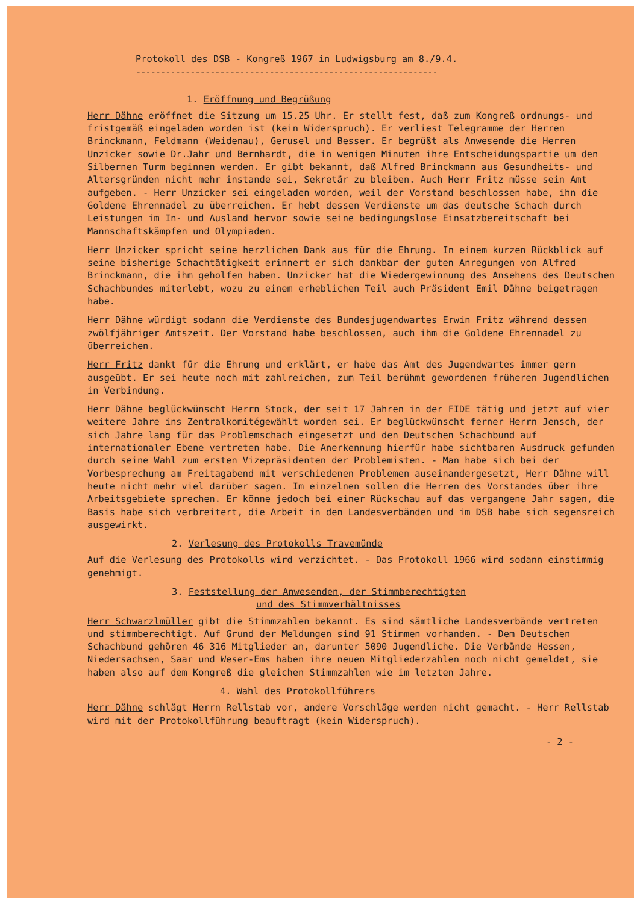Protokoll des DSB - Kongreß 1967 in Ludwigsburg am 8./9.4.
-------------------------------------------------------------
1. Eröffnung und Begrüßung
Herr Dähne eröffnet die Sitzung um 15.25 Uhr. Er stellt fest, daß zum Kongreß ordnungs- und fristgemäß eingeladen worden ist (kein Widerspruch). Er verliest Telegramme der Herren Brinckmann, Feldmann (Weidenau), Gerusel und Besser. Er begrüßt als Anwesende die Herren Unzicker sowie Dr.Jahr und Bernhardt, die in wenigen Minuten ihre Entscheidungspartie um den Silbernen Turm beginnen werden. Er gibt bekannt, daß Alfred Brinckmann aus Gesundheits- und Altersgründen nicht mehr instande sei, Sekretär zu bleiben. Auch Herr Fritz müsse sein Amt aufgeben. - Herr Unzicker sei eingeladen worden, weil der Vorstand beschlossen habe, ihn die Goldene Ehrennadel zu überreichen. Er hebt dessen Verdienste um das deutsche Schach durch Leistungen im In- und Ausland hervor sowie seine bedingungslose Einsatzbereitschaft bei Mannschaftskämpfen und Olympiaden.
Herr Unzicker spricht seine herzlichen Dank aus für die Ehrung. In einem kurzen Rückblick auf seine bisherige Schachtätigkeit erinnert er sich dankbar der guten Anregungen von Alfred Brinckmann, die ihm geholfen haben. Unzicker hat die Wiedergewinnung des Ansehens des Deutschen Schachbundes miterlebt, wozu zu einem erheblichen Teil auch Präsident Emil Dähne beigetragen habe.
Herr Dähne würdigt sodann die Verdienste des Bundesjugendwartes Erwin Fritz während dessen zwölfjähriger Amtszeit. Der Vorstand habe beschlossen, auch ihm die Goldene Ehrennadel zu überreichen.
Herr Fritz dankt für die Ehrung und erklärt, er habe das Amt des Jugendwartes immer gern ausgeübt. Er sei heute noch mit zahlreichen, zum Teil berühmt gewordenen früheren Jugendlichen in Verbindung.
Herr Dähne beglückwünscht Herrn Stock, der seit 17 Jahren in der FIDE tätig und jetzt auf vier weitere Jahre ins Zentralkomitégewählt worden sei. Er beglückwünscht ferner Herrn Jensch, der sich Jahre lang für das Problemschach eingesetzt und den Deutschen Schachbund auf internationaler Ebene vertreten habe. Die Anerkennung hierfür habe sichtbaren Ausdruck gefunden durch seine Wahl zum ersten Vizepräsidenten der Problemisten. - Man habe sich bei der Vorbesprechung am Freitagabend mit verschiedenen Problemen auseinandergesetzt, Herr Dähne will heute nicht mehr viel darüber sagen. Im einzelnen sollen die Herren des Vorstandes über ihre Arbeitsgebiete sprechen. Er könne jedoch bei einer Rückschau auf das vergangene Jahr sagen, die Basis habe sich verbreitert, die Arbeit in den Landesverbänden und im DSB habe sich segensreich ausgewirkt.
2. Verlesung des Protokolls Travemünde
Auf die Verlesung des Protokolls wird verzichtet. - Das Protokoll 1966 wird sodann einstimmig genehmigt.
3. Feststellung der Anwesenden, der Stimmberechtigten
und des Stimmverhältnisses
Herr Schwarzlmüller gibt die Stimmzahlen bekannt. Es sind sämtliche Landesverbände vertreten und stimmberechtigt. Auf Grund der Meldungen sind 91 Stimmen vorhanden. - Dem Deutschen Schachbund gehören 46 316 Mitglieder an, darunter 5090 Jugendliche. Die Verbände Hessen, Niedersachsen, Saar und Weser-Ems haben ihre neuen Mitgliederzahlen noch nicht gemeldet, sie haben also auf dem Kongreß die gleichen Stimmzahlen wie im letzten Jahre.
4. Wahl des Protokollführers
Herr Dähne schlägt Herrn Rellstab vor, andere Vorschläge werden nicht gemacht. - Herr Rellstab wird mit der Protokollführung beauftragt (kein Widerspruch).
- 2 -